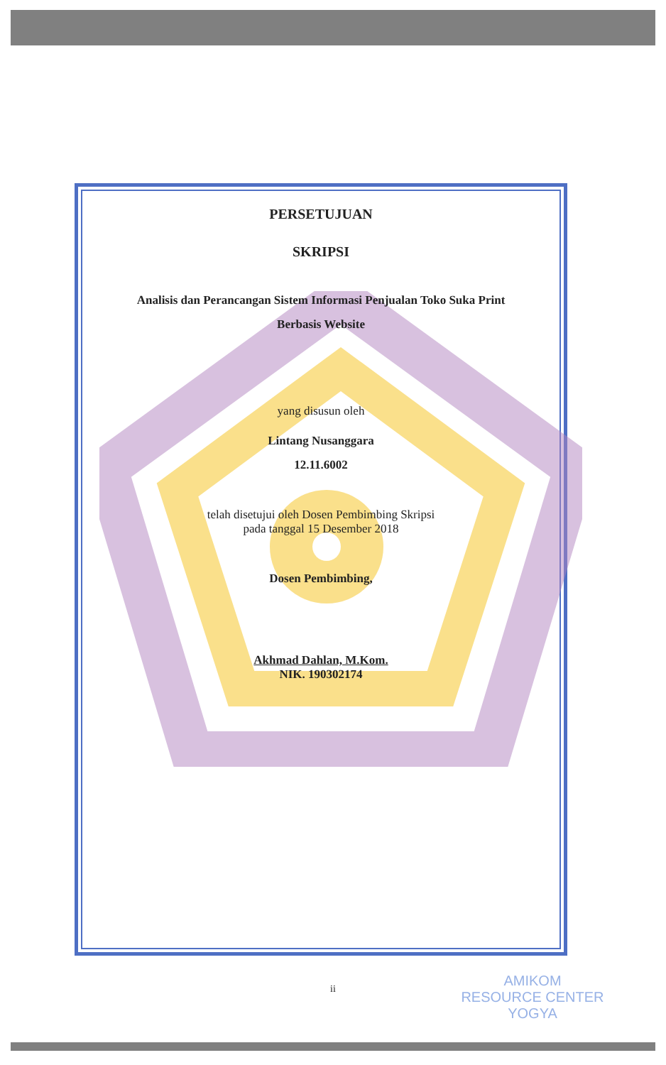PERSETUJUAN
SKRIPSI
Analisis dan Perancangan Sistem Informasi Penjualan Toko Suka Print
Berbasis Website
yang disusun oleh
Lintang Nusanggara
12.11.6002
telah disetujui oleh Dosen Pembimbing Skripsi
pada tanggal 15 Desember 2018
Dosen Pembimbing,
Akhmad Dahlan, M.Kom.
NIK. 190302174
ii
AMIKOM
RESOURCE CENTER
YOGYA